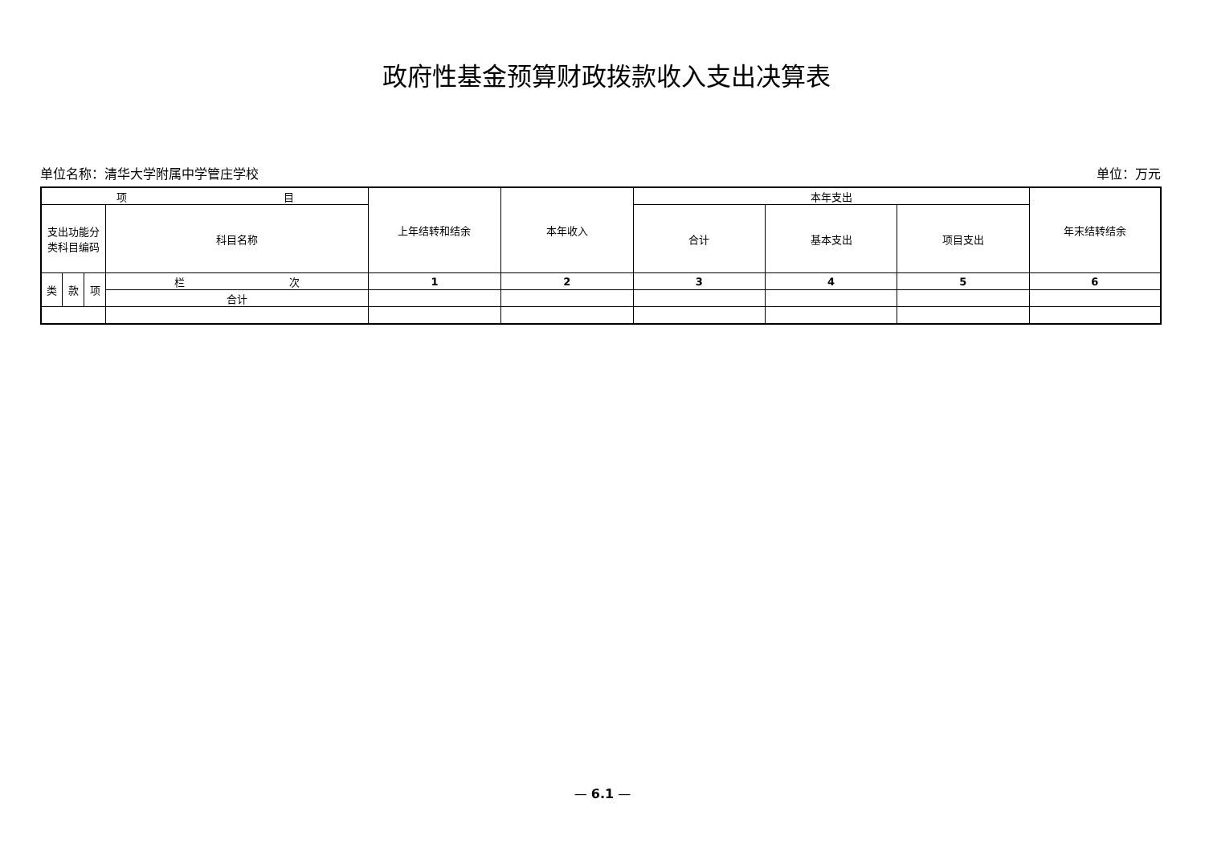政府性基金预算财政拨款收入支出决算表
单位名称：清华大学附属中学管庄学校 单位：万元
| 项 目 | | | | 上年结转和结余 | 本年收入 | 本年支出 | | | 年末结转结余 |
| 支出功能分 类科目编码 | | | 科目名称 | | | 合计 | 基本支出 | 项目支出 | |
| 类 | 款 | 项 | 栏 次 | 1 | 2 | 3 | 4 | 5 | 6 |
| | | | 合计 | | | | | | |
— 6.1 —